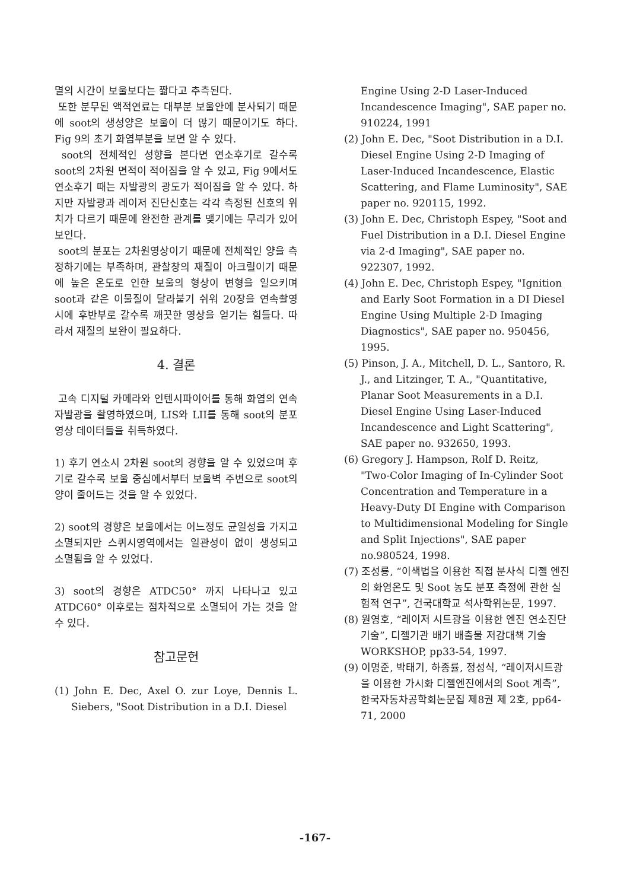멸의 시간이 보울보다는 짧다고 추측된다.
또한 분무된 액적연료는 대부분 보울안에 분사되기 때문에 soot의 생성양은 보울이 더 많기 때문이기도 하다. Fig 9의 초기 화염부분을 보면 알 수 있다.
soot의 전체적인 성향을 본다면 연소후기로 갈수록 soot의 2차원 면적이 적어짐을 알 수 있고, Fig 9에서도 연소후기 때는 자발광의 광도가 적어짐을 알 수 있다. 하지만 자발광과 레이저 진단신호는 각각 측정된 신호의 위치가 다르기 때문에 완전한 관계를 맺기에는 무리가 있어 보인다.
soot의 분포는 2차원영상이기 때문에 전체적인 양을 측정하기에는 부족하며, 관찰창의 재질이 아크릴이기 때문에 높은 온도로 인한 보울의 형상이 변형을 일으키며 soot과 같은 이물질이 달라붙기 쉬워 20장을 연속촬영시에 후반부로 갈수록 깨끗한 영상을 얻기는 힘들다. 따라서 재질의 보완이 필요하다.
4. 결론
고속 디지털 카메라와 인텐시파이어를 통해 화염의 연속 자발광을 촬영하였으며, LIS와 LII를 통해 soot의 분포 영상 데이터들을 취득하였다.
1) 후기 연소시 2차원 soot의 경향을 알 수 있었으며 후기로 갈수록 보울 중심에서부터 보울벽 주변으로 soot의 양이 줄어드는 것을 알 수 있었다.
2) soot의 경향은 보울에서는 어느정도 균일성을 가지고 소멸되지만 스퀴시영역에서는 일관성이 없이 생성되고 소멸됨을 알 수 있었다.
3) soot의 경향은 ATDC50° 까지 나타나고 있고 ATDC60° 이후로는 점차적으로 소멸되어 가는 것을 알 수 있다.
참고문헌
(1) John E. Dec, Axel O. zur Loye, Dennis L. Siebers, "Soot Distribution in a D.I. Diesel
Engine Using 2-D Laser-Induced Incandescence Imaging", SAE paper no. 910224, 1991
(2) John E. Dec, "Soot Distribution in a D.I. Diesel Engine Using 2-D Imaging of Laser-Induced Incandescence, Elastic Scattering, and Flame Luminosity", SAE paper no. 920115, 1992.
(3) John E. Dec, Christoph Espey, "Soot and Fuel Distribution in a D.I. Diesel Engine via 2-d Imaging", SAE paper no. 922307, 1992.
(4) John E. Dec, Christoph Espey, "Ignition and Early Soot Formation in a DI Diesel Engine Using Multiple 2-D Imaging Diagnostics", SAE paper no. 950456, 1995.
(5) Pinson, J. A., Mitchell, D. L., Santoro, R. J., and Litzinger, T. A., "Quantitative, Planar Soot Measurements in a D.I. Diesel Engine Using Laser-Induced Incandescence and Light Scattering", SAE paper no. 932650, 1993.
(6) Gregory J. Hampson, Rolf D. Reitz, "Two-Color Imaging of In-Cylinder Soot Concentration and Temperature in a Heavy-Duty DI Engine with Comparison to Multidimensional Modeling for Single and Split Injections", SAE paper no.980524, 1998.
(7) 조성룡, “이색법을 이용한 직접 분사식 디젤 엔진의 화염온도 및 Soot 농도 분포 측정에 관한 실험적 연구”, 건국대학교 석사학위논문, 1997.
(8) 원영호, “레이저 시트광을 이용한 엔진 연소진단 기술”, 디젤기관 배기 배출물 저감대책 기술 WORKSHOP, pp33-54, 1997.
(9) 이명준, 박태기, 하종률, 정성식, “레이저시트광을 이용한 가시화 디젤엔진에서의 Soot 계측”, 한국자동차공학회논문집 제8권 제 2호, pp64-71, 2000
-167-